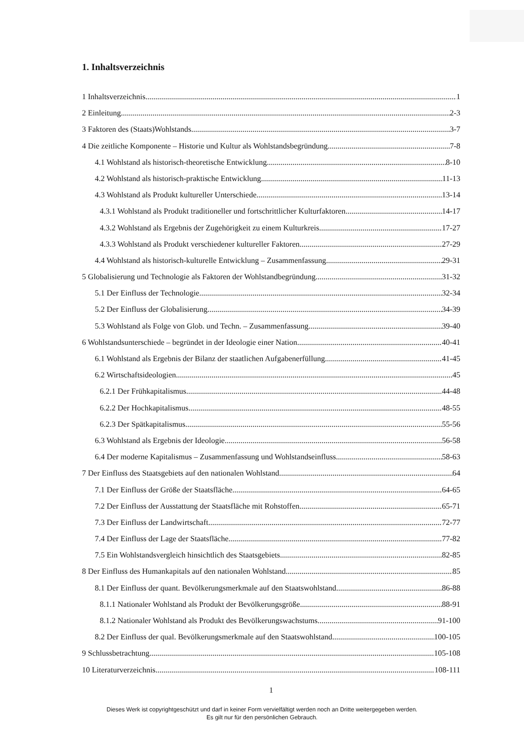1. Inhaltsverzeichnis
1 Inhaltsverzeichnis 1
2 Einleitung 2-3
3 Faktoren des (Staats)Wohlstands 3-7
4 Die zeitliche Komponente – Historie und Kultur als Wohlstandsbegründung 7-8
4.1 Wohlstand als historisch-theoretische Entwicklung 8-10
4.2 Wohlstand als historisch-praktische Entwicklung 11-13
4.3 Wohlstand als Produkt kultureller Unterschiede 13-14
4.3.1 Wohlstand als Produkt traditioneller und fortschrittlicher Kulturfaktoren 14-17
4.3.2 Wohlstand als Ergebnis der Zugehörigkeit zu einem Kulturkreis 17-27
4.3.3 Wohlstand als Produkt verschiedener kultureller Faktoren 27-29
4.4 Wohlstand als historisch-kulturelle Entwicklung – Zusammenfassung 29-31
5 Globalisierung und Technologie als Faktoren der Wohlstandbegründung 31-32
5.1 Der Einfluss der Technologie 32-34
5.2 Der Einfluss der Globalisierung 34-39
5.3 Wohlstand als Folge von Glob. und Techn. – Zusammenfassung 39-40
6 Wohlstandsunterschiede – begründet in der Ideologie einer Nation 40-41
6.1 Wohlstand als Ergebnis der Bilanz der staatlichen Aufgabenerfüllung 41-45
6.2 Wirtschaftsideologien 45
6.2.1 Der Frühkapitalismus 44-48
6.2.2 Der Hochkapitalismus 48-55
6.2.3 Der Spätkapitalismus 55-56
6.3 Wohlstand als Ergebnis der Ideologie 56-58
6.4 Der moderne Kapitalismus – Zusammenfassung und Wohlstandseinfluss 58-63
7 Der Einfluss des Staatsgebiets auf den nationalen Wohlstand 64
7.1 Der Einfluss der Größe der Staatsfläche 64-65
7.2 Der Einfluss der Ausstattung der Staatsfläche mit Rohstoffen 65-71
7.3 Der Einfluss der Landwirtschaft 72-77
7.4 Der Einfluss der Lage der Staatsfläche 77-82
7.5 Ein Wohlstandsvergleich hinsichtlich des Staatsgebiets 82-85
8 Der Einfluss des Humankapitals auf den nationalen Wohlstand 85
8.1 Der Einfluss der quant. Bevölkerungsmerkmale auf den Staatswohlstand 86-88
8.1.1 Nationaler Wohlstand als Produkt der Bevölkerungsgröße 88-91
8.1.2 Nationaler Wohlstand als Produkt des Bevölkerungswachstums 91-100
8.2 Der Einfluss der qual. Bevölkerungsmerkmale auf den Staatswohlstand 100-105
9 Schlussbetrachtung 105-108
10 Literaturverzeichnis 108-111
1
Dieses Werk ist copyrightgeschützt und darf in keiner Form vervielfältigt werden noch an Dritte weitergegeben werden.
Es gilt nur für den persönlichen Gebrauch.